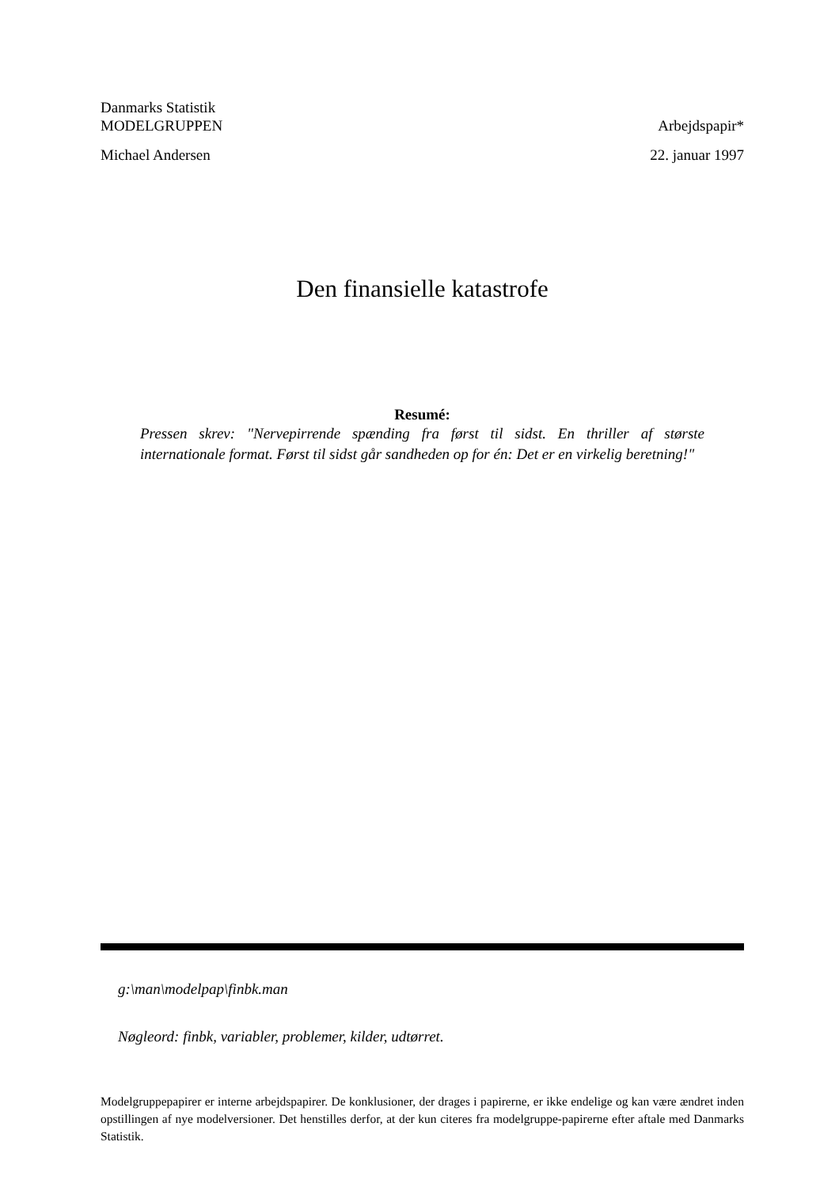Danmarks Statistik
MODELGRUPPEN Arbejdspapir*
Michael Andersen 22. januar 1997
Den finansielle katastrofe
Resumé:
Pressen skrev: "Nervepirrende spænding fra først til sidst. En thriller af største internationale format. Først til sidst går sandheden op for én: Det er en virkelig beretning!"
g:\man\modelpap\finbk.man
Nøgleord: finbk, variabler, problemer, kilder, udtørret.
Modelgruppepapirer er interne arbejdspapirer. De konklusioner, der drages i papirerne, er ikke endelige og kan være ændret inden opstillingen af nye modelversioner. Det henstilles derfor, at der kun citeres fra modelgruppe-papirerne efter aftale med Danmarks Statistik.